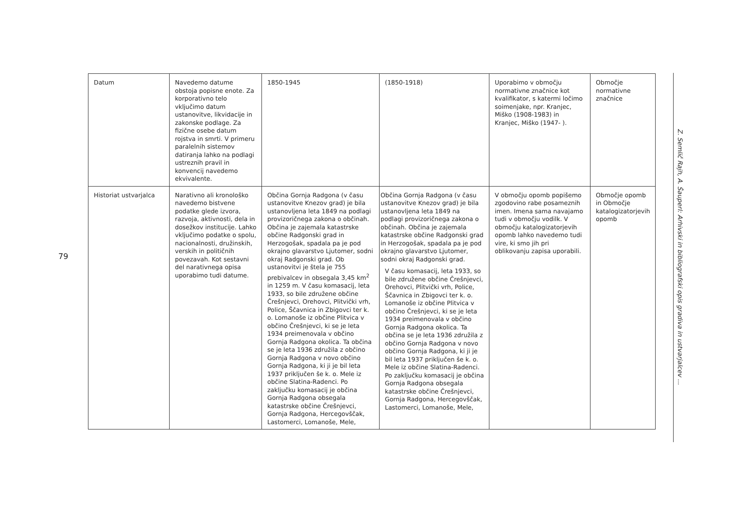79
| Datum | Navedemo datume obstoja popisne enote. Za korporativno telo vključimo datum ustanovitve, likvidacije in zakonske podlage. Za fizične osebe datum rojstva in smrti. V primeru paralelnih sistemov datiranja lahko na podlagi ustreznih pravil in konvencij navedemo ekvivalente. | 1850-1945 | (1850-1918) | Uporabimo v območju normativne značnice kot kvalifikator, s katermi ločimo soimenjake, npr. Kranjec, Miško (1908-1983) in Kranjec, Miško (1947- ). | Območje normativne značnice |
| Historiat ustvarjalca | Narativno ali kronološko navedemo bistvene podatke glede izvora, razvoja, aktivnosti, dela in dosežkov institucije. Lahko vključimo podatke o spolu, nacionalnosti, družinskih, verskih in političnih povezavah. Kot sestavni del narativnega opisa uporabimo tudi datume. | Občina Gornja Radgona (v času ustanovitve Knezov grad) je bila ustanovljena leta 1849 na podlagi provizoričnega zakona o občinah. Občina je zajemala katastrske občine Radgonski grad in Herzogošak, spadala pa je pod okrajno glavarstvo Ljutomer, sodni okraj Radgonski grad. Ob ustanovitvi je štela je 755 prebivalcev in obsegala 3,45 km<sup>2</sup> in 1259 m. V času komasacij, leta 1933, so bile združene občine Črešnjevci, Orehovci, Plitvički vrh, Police, Ščavnica in Zbigovci ter k. o. Lomanoše iz občine Plitvica v občino Črešnjevci, ki se je leta 1934 preimenovala v občino Gornja Radgona okolica. Ta občina se je leta 1936 združila z občino Gornja Radgona v novo občino Gornja Radgona, ki ji je bil leta 1937 priključen še k. o. Mele iz občine Slatina-Radenci. Po zaključku komasacij je občina Gornja Radgona obsegala katastrske občine Črešnjevci, Gornja Radgona, Hercegovščak, Lastomerci, Lomanoše, Mele, | Občina Gornja Radgona (v času ustanovitve Knezov grad) je bila ustanovljena leta 1849 na podlagi provizoričnega zakona o občinah. Občina je zajemala katastrske občine Radgonski grad in Herzogošak, spadala pa je pod okrajno glavarstvo Ljutomer, sodni okraj Radgonski grad. V času komasacij, leta 1933, so bile združene občine Črešnjevci, Orehovci, Plitvički vrh, Police, Ščavnica in Zbigovci ter k. o. Lomanoše iz občine Plitvica v občino Črešnjevci, ki se je leta 1934 preimenovala v občino Gornja Radgona okolica. Ta občina se je leta 1936 združila z občino Gornja Radgona v novo občino Gornja Radgona, ki ji je bil leta 1937 priključen še k. o. Mele iz občine Slatina-Radenci. Po zaključku komasacij je občina Gornja Radgona obsegala katastrske občine Črešnjevci, Gornja Radgona, Hercegovščak, Lastomerci, Lomanoše, Mele, | V območju opomb popišemo zgodovino rabe posameznih imen. Imena sama navajamo tudi v območju vodilk. V območju katalogizatorjevih opomb lahko navedemo tudi vire, ki smo jih pri oblikovanju zapisa uporabili. | Območje opomb in Območje katalogizatorjevih opomb |
Z. Semlič Rajh, A. Šauperl: Arhivski in bibliografski opis gradiva in ustvarjalcev ...